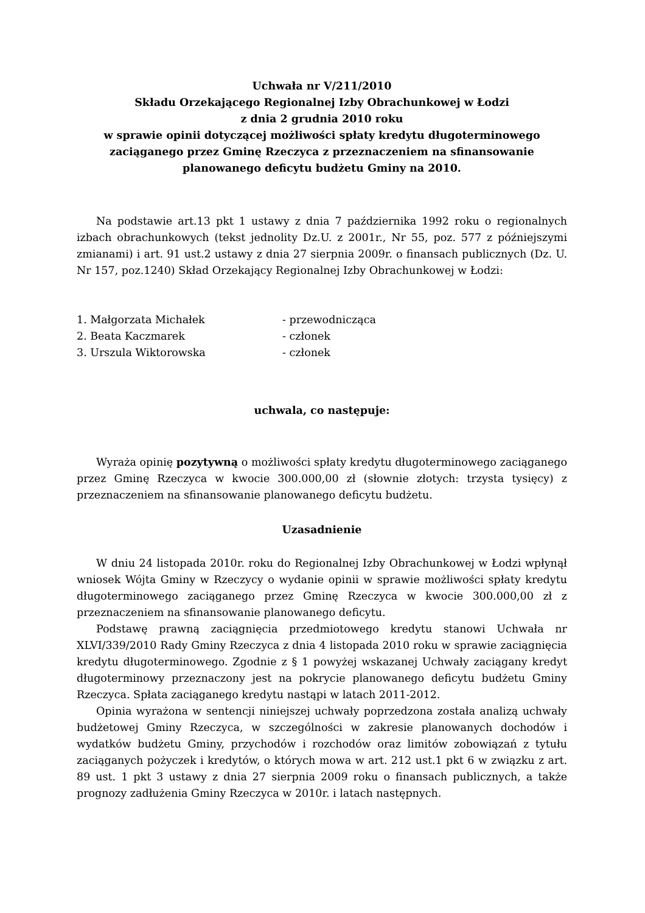Uchwała nr V/211/2010
Składu Orzekającego Regionalnej Izby Obrachunkowej w Łodzi
z dnia 2 grudnia 2010 roku
w sprawie opinii dotyczącej możliwości spłaty kredytu długoterminowego zaciąganego przez Gminę Rzeczyca z przeznaczeniem na sfinansowanie planowanego deficytu budżetu Gminy na 2010.
Na podstawie art.13 pkt 1 ustawy z dnia 7 października 1992 roku o regionalnych izbach obrachunkowych (tekst jednolity Dz.U. z 2001r., Nr 55, poz. 577 z późniejszymi zmianami) i art. 91 ust.2 ustawy z dnia 27 sierpnia 2009r. o finansach publicznych (Dz. U. Nr 157, poz.1240) Skład Orzekający Regionalnej Izby Obrachunkowej w Łodzi:
1. Małgorzata Michałek - przewodnicząca
2. Beata Kaczmarek - członek
3. Urszula Wiktorowska - członek
uchwala, co następuje:
Wyraża opinię pozytywną o możliwości spłaty kredytu długoterminowego zaciąganego przez Gminę Rzeczyca w kwocie 300.000,00 zł (słownie złotych: trzysta tysięcy) z przeznaczeniem na sfinansowanie planowanego deficytu budżetu.
Uzasadnienie
W dniu 24 listopada 2010r. roku do Regionalnej Izby Obrachunkowej w Łodzi wpłynął wniosek Wójta Gminy w Rzeczycy o wydanie opinii w sprawie możliwości spłaty kredytu długoterminowego zaciąganego przez Gminę Rzeczyca w kwocie 300.000,00 zł z przeznaczeniem na sfinansowanie planowanego deficytu.
Podstawę prawną zaciągnięcia przedmiotowego kredytu stanowi Uchwała nr XLVI/339/2010 Rady Gminy Rzeczyca z dnia 4 listopada 2010 roku w sprawie zaciągnięcia kredytu długoterminowego. Zgodnie z § 1 powyżej wskazanej Uchwały zaciągany kredyt długoterminowy przeznaczony jest na pokrycie planowanego deficytu budżetu Gminy Rzeczyca. Spłata zaciąganego kredytu nastąpi w latach 2011-2012.
Opinia wyrażona w sentencji niniejszej uchwały poprzedzona została analizą uchwały budżetowej Gminy Rzeczyca, w szczególności w zakresie planowanych dochodów i wydatków budżetu Gminy, przychodów i rozchodów oraz limitów zobowiązań z tytułu zaciąganych pożyczek i kredytów, o których mowa w art. 212 ust.1 pkt 6 w związku z art. 89 ust. 1 pkt 3 ustawy z dnia 27 sierpnia 2009 roku o finansach publicznych, a także prognozy zadłużenia Gminy Rzeczyca w 2010r. i latach następnych.